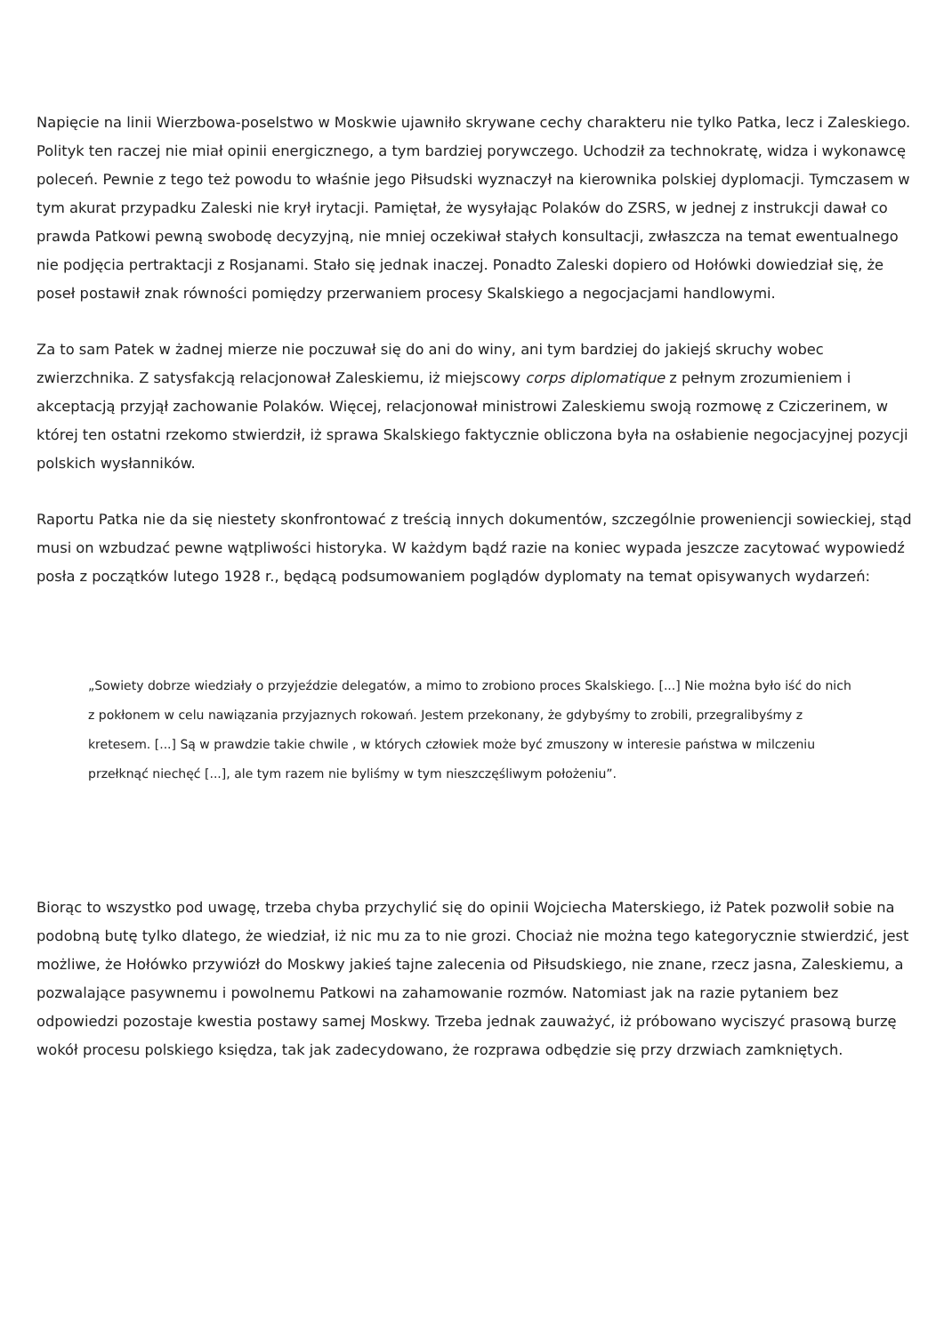Napięcie na linii Wierzbowa-poselstwo w Moskwie ujawniło skrywane cechy charakteru nie tylko Patka, lecz i Zaleskiego. Polityk ten raczej nie miał opinii energicznego, a tym bardziej porywczego. Uchodził za technokratę, widza i wykonawcę poleceń. Pewnie z tego też powodu to właśnie jego Piłsudski wyznaczył na kierownika polskiej dyplomacji. Tymczasem w tym akurat przypadku Zaleski nie krył irytacji. Pamiętał, że wysyłając Polaków do ZSRS, w jednej z instrukcji dawał co prawda Patkowi pewną swobodę decyzyjną, nie mniej oczekiwał stałych konsultacji, zwłaszcza na temat ewentualnego nie podjęcia pertraktacji z Rosjanami. Stało się jednak inaczej. Ponadto Zaleski dopiero od Hołówki dowiedział się, że poseł postawił znak równości pomiędzy przerwaniem procesy Skalskiego a negocjacjami handlowymi.
Za to sam Patek w żadnej mierze nie poczuwał się do ani do winy, ani tym bardziej do jakiejś skruchy wobec zwierzchnika. Z satysfakcją relacjonował Zaleskiemu, iż miejscowy corps diplomatique z pełnym zrozumieniem i akceptacją przyjął zachowanie Polaków. Więcej, relacjonował ministrowi Zaleskiemu swoją rozmowę z Cziczerinem, w której ten ostatni rzekomo stwierdził, iż sprawa Skalskiego faktycznie obliczona była na osłabienie negocjacyjnej pozycji polskich wysłanników.
Raportu Patka nie da się niestety skonfrontować z treścią innych dokumentów, szczególnie proweniencji sowieckiej, stąd musi on wzbudzać pewne wątpliwości historyka. W każdym bądź razie na koniec wypada jeszcze zacytować wypowiedź posła z początków lutego 1928 r., będącą podsumowaniem poglądów dyplomaty na temat opisywanych wydarzeń:
„Sowiety dobrze wiedziały o przyjeździe delegatów, a mimo to zrobiono proces Skalskiego. [...] Nie można było iść do nich z pokłonem w celu nawiązania przyjaznych rokowań. Jestem przekonany, że gdybyśmy to zrobili, przegralibyśmy z kretesem. [...] Są w prawdzie takie chwile , w których człowiek może być zmuszony w interesie państwa w milczeniu przełknąć niechęć [...], ale tym razem nie byliśmy w tym nieszczęśliwym położeniu”.
Biorąc to wszystko pod uwagę, trzeba chyba przychylić się do opinii Wojciecha Materskiego, iż Patek pozwolił sobie na podobną butę tylko dlatego, że wiedział, iż nic mu za to nie grozi. Chociaż nie można tego kategorycznie stwierdzić, jest możliwe, że Hołówko przywiózł do Moskwy jakieś tajne zalecenia od Piłsudskiego, nie znane, rzecz jasna, Zaleskiemu, a pozwalające pasywnemu i powolnemu Patkowi na zahamowanie rozmów. Natomiast jak na razie pytaniem bez odpowiedzi pozostaje kwestia postawy samej Moskwy. Trzeba jednak zauważyć, iż próbowano wyciszyć prasową burzę wokół procesu polskiego księdza, tak jak zadecydowano, że rozprawa odbędzie się przy drzwiach zamkniętych.